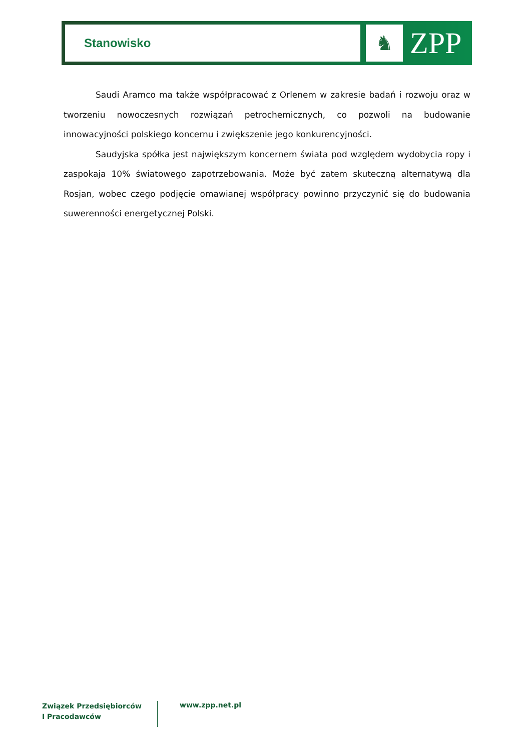Stanowisko
♞
ZPP
Saudi Aramco ma także współpracować z Orlenem w zakresie badań i rozwoju oraz w tworzeniu nowoczesnych rozwiązań petrochemicznych, co pozwoli na budowanie innowacyjności polskiego koncernu i zwiększenie jego konkurencyjności.
Saudyjska spółka jest największym koncernem świata pod względem wydobycia ropy i zaspokaja 10% światowego zapotrzebowania. Może być zatem skuteczną alternatywą dla Rosjan, wobec czego podjęcie omawianej współpracy powinno przyczynić się do budowania suwerenności energetycznej Polski.
Związek Przedsiębiorców
I Pracodawców
www.zpp.net.pl